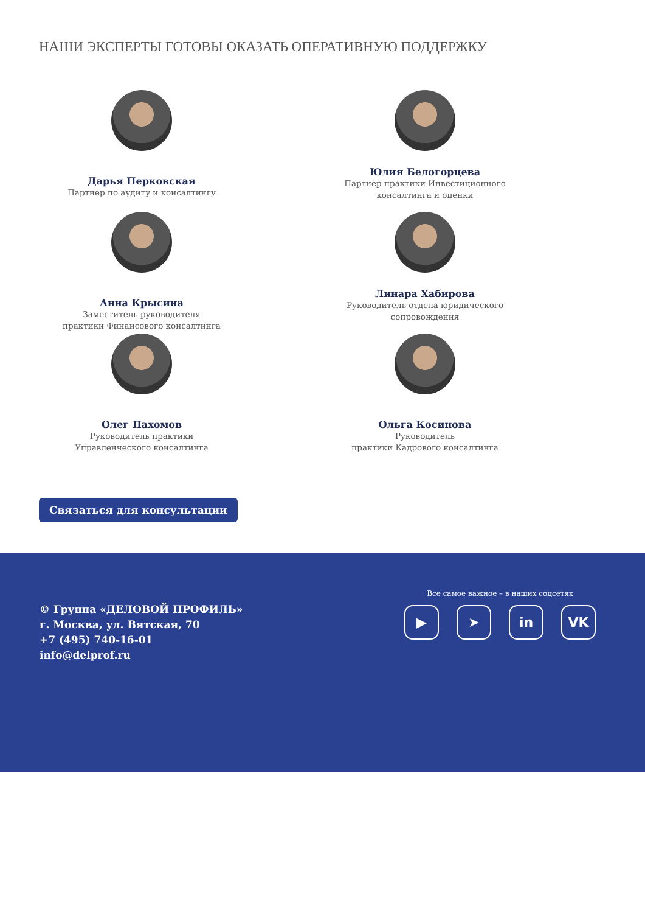НАШИ ЭКСПЕРТЫ ГОТОВЫ ОКАЗАТЬ ОПЕРАТИВНУЮ ПОДДЕРЖКУ
Дарья Перковская
Партнер по аудиту и консалтингу
Юлия Белогорцева
Партнер практики Инвестиционного
консалтинга и оценки
Анна Крысина
Заместитель руководителя
практики Финансового консалтинга
Линара Хабирова
Руководитель отдела юридического
сопровождения
Олег Пахомов
Руководитель практики
Управленческого консалтинга
Ольга Косинова
Руководитель
практики Кадрового консалтинга
Связаться для консультации
© Группа «ДЕЛОВОЙ ПРОФИЛЬ»
г. Москва, ул. Вятская, 70
+7 (495) 740-16-01
info@delprof.ru
Все самое важное – в наших соцсетях
▶ ➤ in VK